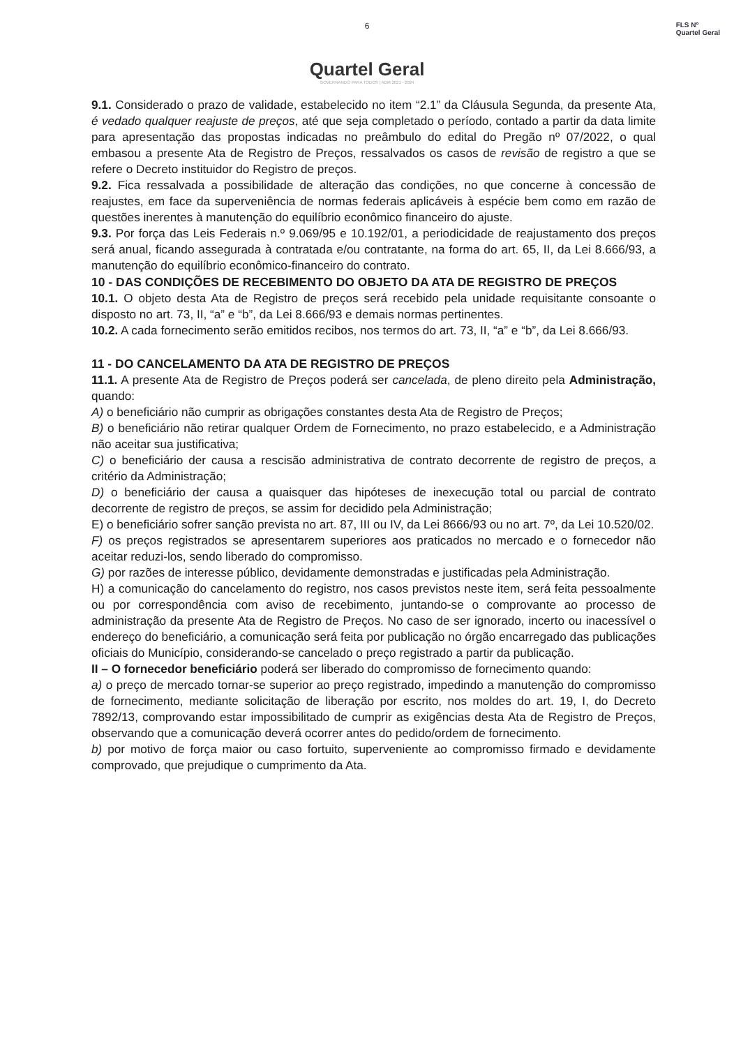FLS Nº
Quartel Geral
6
Quartel Geral
GOVERNANDO PARA TODOS | ADM 2021 - 2024
9.1. Considerado o prazo de validade, estabelecido no item “2.1” da Cláusula Segunda, da presente Ata, é vedado qualquer reajuste de preços, até que seja completado o período, contado a partir da data limite para apresentação das propostas indicadas no preâmbulo do edital do Pregão nº 07/2022, o qual embasou a presente Ata de Registro de Preços, ressalvados os casos de revisão de registro a que se refere o Decreto instituidor do Registro de preços.
9.2. Fica ressalvada a possibilidade de alteração das condições, no que concerne à concessão de reajustes, em face da superveniência de normas federais aplicáveis à espécie bem como em razão de questões inerentes à manutenção do equilíbrio econômico financeiro do ajuste.
9.3. Por força das Leis Federais n.º 9.069/95 e 10.192/01, a periodicidade de reajustamento dos preços será anual, ficando assegurada à contratada e/ou contratante, na forma do art. 65, II, da Lei 8.666/93, a manutenção do equilíbrio econômico-financeiro do contrato.
10 - DAS CONDIÇÕES DE RECEBIMENTO DO OBJETO DA ATA DE REGISTRO DE PREÇOS
10.1. O objeto desta Ata de Registro de preços será recebido pela unidade requisitante consoante o disposto no art. 73, II, “a” e “b”, da Lei 8.666/93 e demais normas pertinentes.
10.2. A cada fornecimento serão emitidos recibos, nos termos do art. 73, II, “a” e “b”, da Lei 8.666/93.
11 - DO CANCELAMENTO DA ATA DE REGISTRO DE PREÇOS
11.1. A presente Ata de Registro de Preços poderá ser cancelada, de pleno direito pela Administração, quando:
A) o beneficiário não cumprir as obrigações constantes desta Ata de Registro de Preços;
B) o beneficiário não retirar qualquer Ordem de Fornecimento, no prazo estabelecido, e a Administração não aceitar sua justificativa;
C) o beneficiário der causa a rescisão administrativa de contrato decorrente de registro de preços, a critério da Administração;
D) o beneficiário der causa a quaisquer das hipóteses de inexecução total ou parcial de contrato decorrente de registro de preços, se assim for decidido pela Administração;
E) o beneficiário sofrer sanção prevista no art. 87, III ou IV, da Lei 8666/93 ou no art. 7º, da Lei 10.520/02.
F) os preços registrados se apresentarem superiores aos praticados no mercado e o fornecedor não aceitar reduzi-los, sendo liberado do compromisso.
G) por razões de interesse público, devidamente demonstradas e justificadas pela Administração.
H) a comunicação do cancelamento do registro, nos casos previstos neste item, será feita pessoalmente ou por correspondência com aviso de recebimento, juntando-se o comprovante ao processo de administração da presente Ata de Registro de Preços. No caso de ser ignorado, incerto ou inacessível o endereço do beneficiário, a comunicação será feita por publicação no órgão encarregado das publicações oficiais do Município, considerando-se cancelado o preço registrado a partir da publicação.
II – O fornecedor beneficiário poderá ser liberado do compromisso de fornecimento quando:
a) o preço de mercado tornar-se superior ao preço registrado, impedindo a manutenção do compromisso de fornecimento, mediante solicitação de liberação por escrito, nos moldes do art. 19, I, do Decreto 7892/13, comprovando estar impossibilitado de cumprir as exigências desta Ata de Registro de Preços, observando que a comunicação deverá ocorrer antes do pedido/ordem de fornecimento.
b) por motivo de força maior ou caso fortuito, superveniente ao compromisso firmado e devidamente comprovado, que prejudique o cumprimento da Ata.